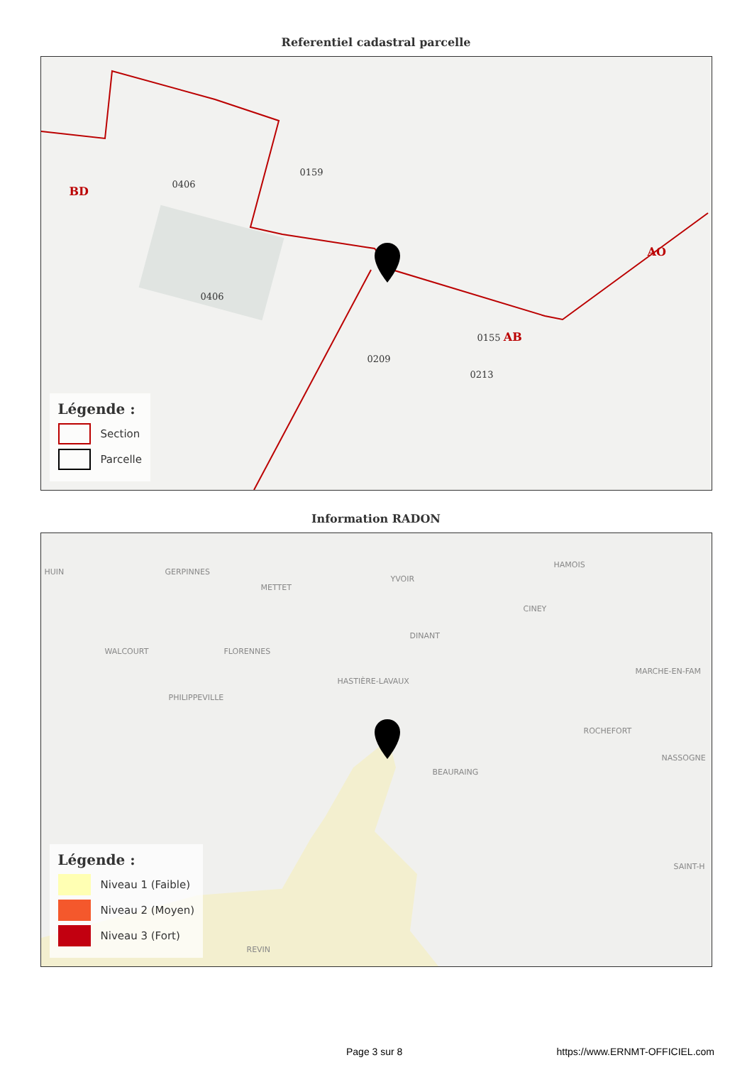Referentiel cadastral parcelle
0159
0406
0406
0155 AB
BD
AO
0213
0209
Légende :
Section
Parcelle
Information RADON
HUIN GERPINNES
METTET
YVOIR
HAMOIS
CINEY
DINANT
WALCOURT FLORENNES
HASTIÈRE-LAVAUX
MARCHE-EN-FAM
PHILIPPEVILLE
ROCHEFORT
NASSOGNE
BEAURAING
SAINT-H
REVIN
Légende :
Niveau 1 (Faible)
Niveau 2 (Moyen)
Niveau 3 (Fort)
Page 3 sur 8 https://www.ERNMT-OFFICIEL.com